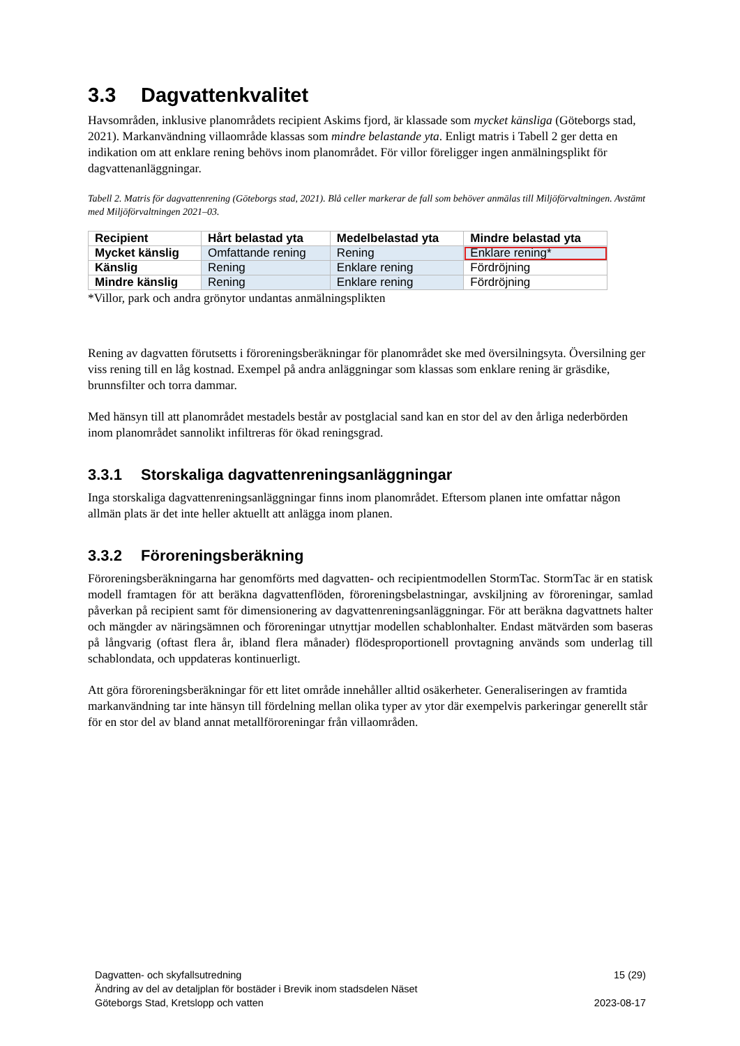3.3 Dagvattenkvalitet
Havsområden, inklusive planområdets recipient Askims fjord, är klassade som mycket känsliga (Göteborgs stad, 2021). Markanvändning villaområde klassas som mindre belastande yta. Enligt matris i Tabell 2 ger detta en indikation om att enklare rening behövs inom planområdet. För villor föreligger ingen anmälningsplikt för dagvattenanläggningar.
Tabell 2. Matris för dagvattenrening (Göteborgs stad, 2021). Blå celler markerar de fall som behöver anmälas till Miljöförvaltningen. Avstämt med Miljöförvaltningen 2021–03.
| Recipient | Hårt belastad yta | Medelbelastad yta | Mindre belastad yta |
| --- | --- | --- | --- |
| Mycket känslig | Omfattande rening | Rening | Enklare rening* |
| Känslig | Rening | Enklare rening | Fördröjning |
| Mindre känslig | Rening | Enklare rening | Fördröjning |
*Villor, park och andra grönytor undantas anmälningsplikten
Rening av dagvatten förutsetts i föroreningsberäkningar för planområdet ske med översilningsyta. Översilning ger viss rening till en låg kostnad. Exempel på andra anläggningar som klassas som enklare rening är gräsdike, brunnsfilter och torra dammar.
Med hänsyn till att planområdet mestadels består av postglacial sand kan en stor del av den årliga nederbörden inom planområdet sannolikt infiltreras för ökad reningsgrad.
3.3.1 Storskaliga dagvattenreningsanläggningar
Inga storskaliga dagvattenreningsanläggningar finns inom planområdet. Eftersom planen inte omfattar någon allmän plats är det inte heller aktuellt att anlägga inom planen.
3.3.2 Föroreningsberäkning
Föroreningsberäkningarna har genomförts med dagvatten- och recipientmodellen StormTac. StormTac är en statisk modell framtagen för att beräkna dagvattenflöden, föroreningsbelastningar, avskiljning av föroreningar, samlad påverkan på recipient samt för dimensionering av dagvattenreningsanläggningar. För att beräkna dagvattnets halter och mängder av näringsämnen och föroreningar utnyttjar modellen schablonhalter. Endast mätvärden som baseras på långvarig (oftast flera år, ibland flera månader) flödesproportionell provtagning används som underlag till schablondata, och uppdateras kontinuerligt.
Att göra föroreningsberäkningar för ett litet område innehåller alltid osäkerheter. Generaliseringen av framtida markanvändning tar inte hänsyn till fördelning mellan olika typer av ytor där exempelvis parkeringar generellt står för en stor del av bland annat metallföroreningar från villaområden.
Dagvatten- och skyfallsutredning
Ändring av del av detaljplan för bostäder i Brevik inom stadsdelen Näset
Göteborgs Stad, Kretslopp och vatten
15 (29)
2023-08-17